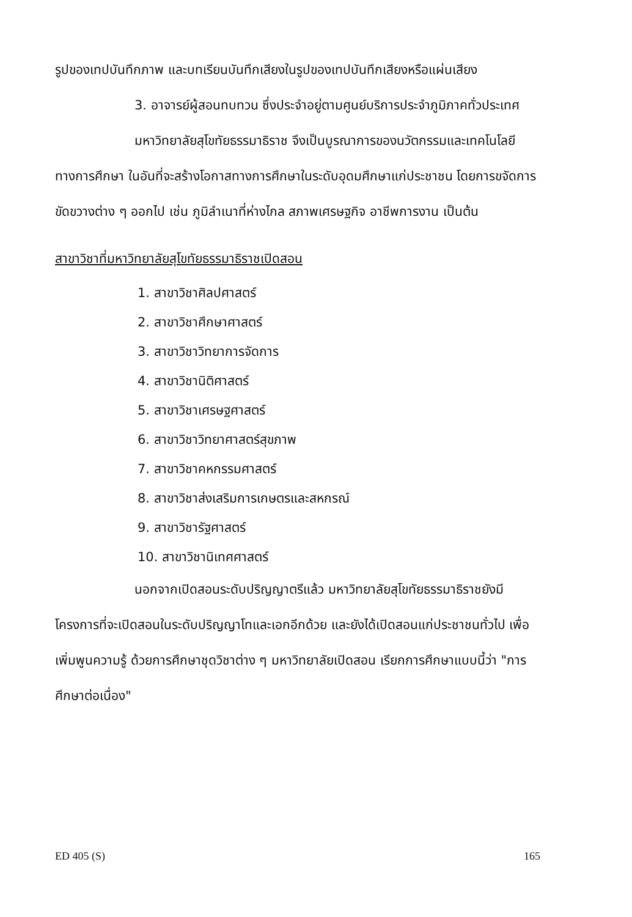รูปของเทปบันทึกภาพ และบทเรียนบันทึกเสียงในรูปของเทปบันทึกเสียงหรือแผ่นเสียง
3. อาจารย์ผู้สอนทบทวน ซึ่งประจำอยู่ตามศูนย์บริการประจำภูมิภาคทั่วประเทศ
มหาวิทยาลัยสุโขทัยธรรมาธิราช จึงเป็นบูรณาการของนวัตกรรมและเทคโนโลยีทางการศึกษา ในอันที่จะสร้างโอกาสทางการศึกษาในระดับอุดมศึกษาแก่ประชาชน โดยการขจัดการขัดขวางต่าง ๆ ออกไป เช่น ภูมิลำเนาที่ห่างไกล สภาพเศรษฐกิจ อาชีพการงาน เป็นต้น
สาขาวิชาที่มหาวิทยาลัยสุโขทัยธรรมาธิราชเปิดสอน
1. สาขาวิชาศิลปศาสตร์
2. สาขาวิชาศึกษาศาสตร์
3. สาขาวิชาวิทยาการจัดการ
4. สาขาวิชานิติศาสตร์
5. สาขาวิชาเศรษฐศาสตร์
6. สาขาวิชาวิทยาศาสตร์สุขภาพ
7. สาขาวิชาคหกรรมศาสตร์
8. สาขาวิชาส่งเสริมการเกษตรและสหกรณ์
9. สาขาวิชารัฐศาสตร์
10. สาขาวิชานิเทศศาสตร์
นอกจากเปิดสอนระดับปริญญาตรีแล้ว มหาวิทยาลัยสุโขทัยธรรมาธิราชยังมีโครงการที่จะเปิดสอนในระดับปริญญาโทและเอกอีกด้วย และยังได้เปิดสอนแก่ประชาชนทั่วไป เพื่อเพิ่มพูนความรู้ ด้วยการศึกษาชุดวิชาต่าง ๆ มหาวิทยาลัยเปิดสอน เรียกการศึกษาแบบนี้ว่า "การศึกษาต่อเนื่อง"
ED 405 (S) 165